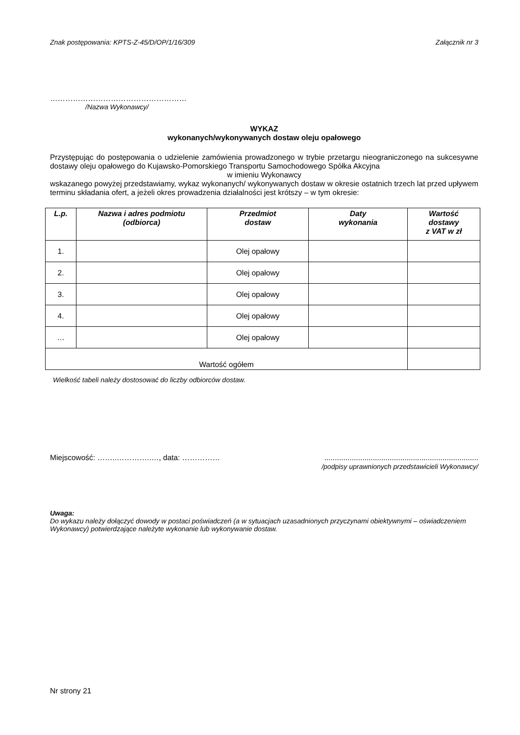Znak postępowania: KPTS-Z-45/D/OP/1/16/309 Załącznik nr 3
………………………………………………
/Nazwa Wykonawcy/
WYKAZ
wykonanych/wykonywanych dostaw oleju opałowego
Przystępując do postępowania o udzielenie zamówienia prowadzonego w trybie przetargu nieograniczonego na sukcesywne dostawy oleju opałowego do Kujawsko-Pomorskiego Transportu Samochodowego Spółka Akcyjna
w imieniu Wykonawcy
wskazanego powyżej przedstawiamy, wykaz wykonanych/ wykonywanych dostaw w okresie ostatnich trzech lat przed upływem terminu składania ofert, a jeżeli okres prowadzenia działalności jest krótszy – w tym okresie:
| L.p. | Nazwa i adres podmiotu (odbiorca) | Przedmiot dostaw | Daty wykonania | Wartość dostawy z VAT w zł |
| --- | --- | --- | --- | --- |
| 1. | | Olej opałowy | | |
| 2. | | Olej opałowy | | |
| 3. | | Olej opałowy | | |
| 4. | | Olej opałowy | | |
| … | | Olej opałowy | | |
| Wartość ogółem | | | | |
Wielkość tabeli należy dostosować do liczby odbiorców dostaw.
Miejscowość: ……..…………..…, data: …………… .........................................................................
/podpisy uprawnionych przedstawicieli Wykonawcy/
Uwaga:
Do wykazu należy dołączyć dowody w postaci poświadczeń (a w sytuacjach uzasadnionych przyczynami obiektywnymi – oświadczeniem Wykonawcy) potwierdzające należyte wykonanie lub wykonywanie dostaw.
Nr strony 21